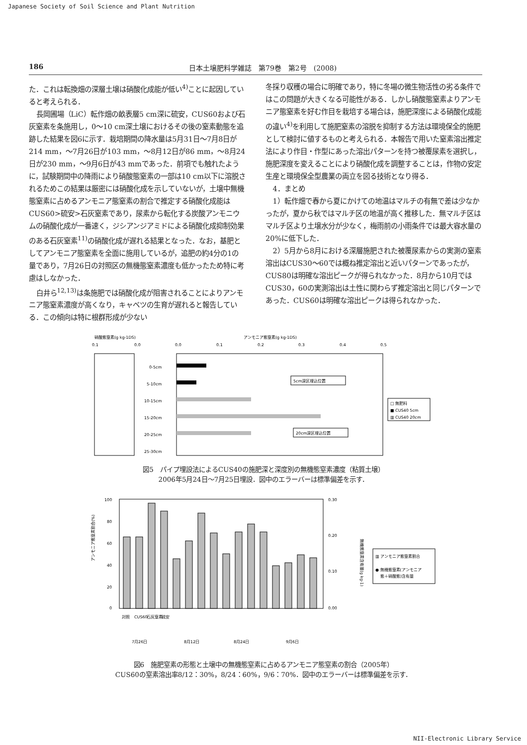Japanese Society of Soil Science and Plant Nutrition
186 日本土壌肥料学雑誌　第79巻　第2号　(2008)
た．これは転換畑の深層土壌は硝酸化成能が低い<sup>4)</sup>ことに起因していると考えられる．
長岡圃場（LiC）転作畑の畝表層5 cm深に硫安，CUS60および石灰窒素を条施用し，0～10 cm深土壌におけるその後の窒素動態を追跡した結果を図6に示す．栽培期間の降水量は5月31日～7月8日が214 mm，～7月26日が103 mm，～8月12日が86 mm，～8月24日が230 mm，～9月6日が43 mmであった．前項でも触れたように，試験期間中の降雨により硝酸態窒素の一部は10 cm以下に溶脱されるためこの結果は厳密には硝酸化成を示していないが，土壌中無機態窒素に占めるアンモニア態窒素の割合で推定する硝酸化成能はCUS60>硫安>石灰窒素であり，尿素から転化する炭酸アンモニウムの硝酸化成が一番速く，ジシアンジアミドによる硝酸化成抑制効果のある石灰窒素<sup>11)</sup>の硝酸化成が遅れる結果となった．なお，基肥としてアンモニア態窒素を全面に施用しているが，追肥の約4分の1の量であり，7月26日の対照区の無機態窒素濃度も低かったため特に考慮はしなかった．
白井ら<sup>12,13)</sup>は条施肥では硝酸化成が阻害されることによりアンモニア態窒素濃度が高くなり，キャベツの生育が遅れると報告している．この傾向は特に根群形成が少ない
冬採り収穫の場合に明確であり，特に冬場の微生物活性の劣る条件ではこの問題が大きくなる可能性がある．しかし硝酸態窒素よりアンモニア態窒素を好む作目を栽培する場合は，施肥深度による硝酸化成能の違い<sup>4)</sup>を利用して施肥窒素の溶脱を抑制する方法は環境保全的施肥として検討に値するものと考えられる．本報告で用いた窒素溶出推定法により作目・作型にあった溶出パターンを持つ被覆尿素を選択し，施肥深度を変えることにより硝酸化成を調整することは，作物の安定生産と環境保全型農業の両立を図る技術となり得る．
4．まとめ
1）転作畑で春から夏にかけての地温はマルチの有無で差は少なかったが，夏から秋ではマルチ区の地温が高く推移した．無マルチ区はマルチ区より土壌水分が少なく，梅雨前の小雨条件では最大容水量の20%に低下した．
2）5月から8月における深層施肥された被覆尿素からの実測の窒素溶出はCUS30～60では概ね推定溶出と近いパターンであったが，CUS80は明確な溶出ピークが得られなかった．8月から10月ではCUS30，60の実測溶出は土性に関わらず推定溶出と同じパターンであった．CUS60は明確な溶出ピークは得られなかった．
硝酸態窒素(g kg-1DS)
アンモニア態窒素(g kg-1DS)
0.1
0.0
0.0
0.1
0.2
0.3
0.4
0.5
0-5cm
5-10cm
10-15cm
15-20cm
20-25cm
25-30cm
5cm深区埋込位置
20cm深区埋込位置
□ 無肥料
■ CUS40 5cm
▥ CUS40 20cm
図5　パイプ埋設法によるCUS40の施肥深と深度別の無機態窒素濃度（粘質土壌）
2006年5月24日～7月25日埋設．図中のエラーバーは標準偏差を示す．
アンモニア態窒素割合(%)
100
80
60
40
20
0
0.30
0.20
0.10
0.00
対照
CUS60
石灰窒素
硫安
7月26日
8月12日
8月24日
9月6日
無機態窒素含有量(g kg-1)
▥ アンモニア態窒素割合
● 無機態窒素(アンモニア
態＋硝酸態)含有量
図6　施肥窒素の形態と土壌中の無機態窒素に占めるアンモニア態窒素の割合（2005年）
CUS60の窒素溶出率8/12：30%，8/24：60%，9/6：70%．図中のエラーバーは標準偏差を示す．
NII-Electronic Library Service